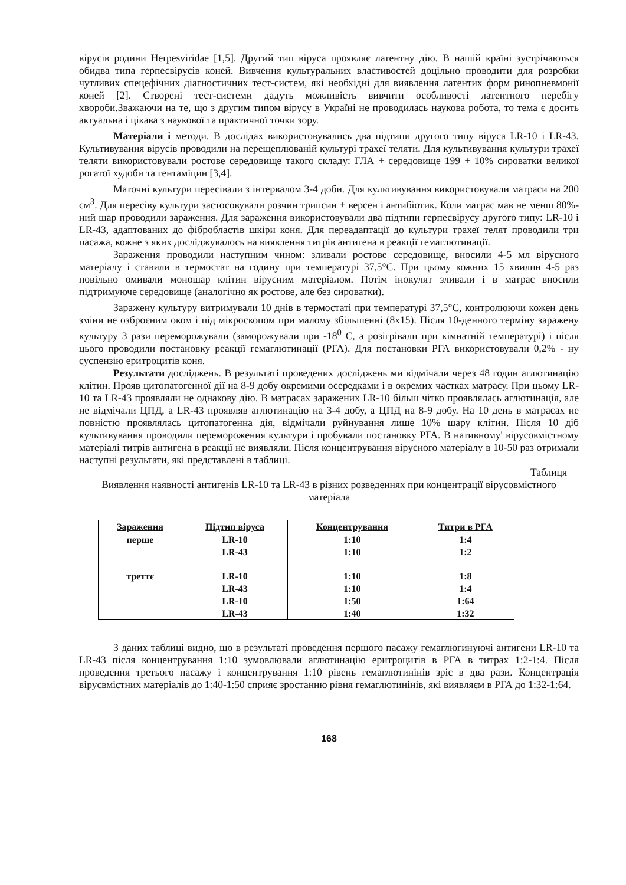вірусів родини Herpesviridae [1,5]. Другий тип віруса проявляє латентну дію. В нашій країні зустрічаються обидва типа герпесвірусів коней. Вивчення культуральних властивостей доцільно проводити для розробки чутливих спецефічних діагностичних тест-систем, які необхідні для виявлення латентих форм ринопневмонії коней [2]. Створені тест-системи дадуть можливість вивчити особливості латентного перебігу хвороби.Зважаючи на те, що з другим типом вірусу в Україні не проводилась наукова робота, то тема є досить актуальна і цікава з наукової та практичної точки зору.
Матеріали і методи. В дослідах використовувались два підтипи другого типу віруса LR-10 і LR-43. Культивування вірусів проводили на перещеплюваній культурі трахеї теляти. Для культивування культури трахеї теляти використовували ростове середовище такого складу: ГЛА + середовище 199 + 10% сироватки великої рогатої худоби та гентаміцин [3,4].
Маточні культури пересівали з інтервалом 3-4 доби. Для культивування використовували матраси на 200 см<sup>3</sup>. Для пересіву культури застосовували розчин трипсин + версен і антибіотик. Коли матрас мав не менш 80%-ний шар проводили зараження. Для зараження використовували два підтипи герпесвірусу другого типу: LR-10 і LR-43, адаптованих до фібробластів шкіри коня. Для переадаптації до культури трахеї телят проводили три пасажа, кожне з яких досліджувалось на виявлення титрів антигена в реакції гемаглютинації.
Зараження проводили наступним чином: зливали ростове середовище, вносили 4-5 мл вірусного матеріалу і ставили в термостат на годину при температурі 37,5°С. При цьому кожних 15 хвилин 4-5 раз повільно омивали моношар клітин вірусним матеріалом. Потім інокулят зливали і в матрас вносили підтримуюче середовище (аналогічно як ростове, але без сироватки).
Заражену культуру витримували 10 днів в термостаті при температурі 37,5°С, контролюючи кожен день зміни не озброєним оком і під мікроскопом при малому збільшенні (8х15). Після 10-денного терміну заражену культуру 3 рази переморожували (заморожували при -18<sup>0</sup> С, а розігрівали при кімнатній температурі) і після цього проводили постановку реакції гемаглютинації (РГА). Для постановки РГА використовували 0,2% - ну суспензію еритроцитів коня.
Результати досліджень. В результаті проведених досліджень ми відмічали через 48 годин аглютинацію клітин. Прояв цитопатогенної дії на 8-9 добу окремими осередками і в окремих частках матрасу. При цьому LR-10 та LR-43 проявляли не однакову дію. В матрасах заражених LR-10 більш чітко проявлялась аглютинація, але не відмічали ЦПД, а LR-43 проявляв аглютинацію на 3-4 добу, а ЦПД на 8-9 добу. На 10 день в матрасах не повністю проявлялась цитопатогенна дія, відмічали руйнування лише 10% шару клітин. Після 10 діб культивування проводили переморожения культури і пробували постановку РГА. В нативному' вірусовмістному матеріалі титрів антигена в реакції не виявляли. Після концентрування вірусного матеріалу в 10-50 раз отримали наступні результати, які представлені в таблиці.
Таблиця
Виявлення наявності антигенів LR-10 та LR-43 в різних розведеннях при концентрації вірусовмістного матеріала
| Зараження | Підтип віруса | Концентрування | Титри в РГА |
| --- | --- | --- | --- |
| перше | LR-10 | 1:10 | 1:4 |
| | LR-43 | 1:10 | 1:2 |
| треттє | LR-10 | 1:10 | 1:8 |
| | LR-43 | 1:10 | 1:4 |
| | LR-10 | 1:50 | 1:64 |
| | LR-43 | 1:40 | 1:32 |
З даних таблиці видно, що в результаті проведення першого пасажу гемаглюгинуючі антигени LR-10 та LR-43 після концентрування 1:10 зумовлювали аглютинацію еритроцитів в РГА в титрах 1:2-1:4. Після проведення третього пасажу і концентрування 1:10 рівень гемаглютинінів зріс в два рази. Концентрація вірусвмістних матеріалів до 1:40-1:50 сприяє зростанню рівня гемаглютинінів, які виявляєм в РГА до 1:32-1:64.
168